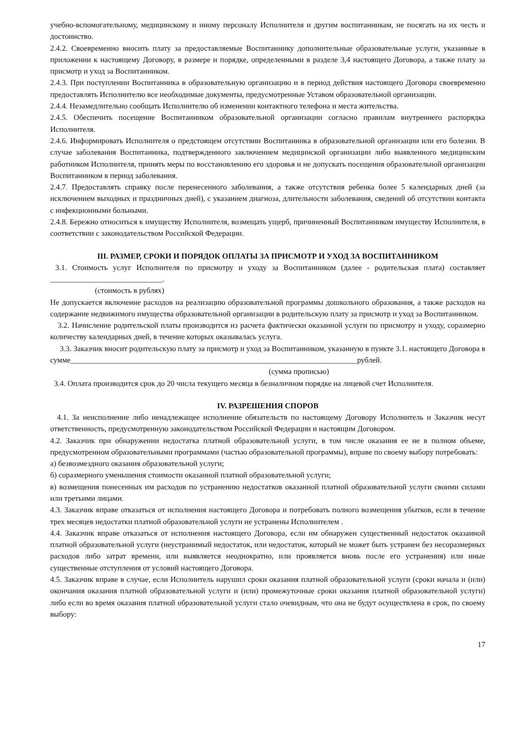учебно-вспомогательному, медицинскому и иному персоналу Исполнителя и другим воспитанникам, не посягать на их честь и достоинство.
2.4.2. Своевременно вносить плату за предоставляемые Воспитаннику дополнительные образовательные услуги, указанные в приложении к настоящему Договору, в размере и порядке, определенными в разделе 3,4 настоящего Договора, а также плату за присмотр и уход за Воспитанником.
2.4.3. При поступлении Воспитанника в образовательную организацию и в период действия настоящего Договора своевременно предоставлять Исполнителю все необходимые документы, предусмотренные Уставом образовательной организации.
2.4.4. Незамедлительно сообщать Исполнителю об изменении контактного телефона и места жительства.
2.4.5. Обеспечить посещение Воспитанником образовательной организации согласно правилам внутреннего распорядка Исполнителя.
2.4.6. Информировать Исполнителя о предстоящем отсутствии Воспитанника в образовательной организации или его болезни. В случае заболевания Воспитанника, подтвержденного заключением медицинской организации либо выявленного медицинским работником Исполнителя, принять меры по восстановлению его здоровья и не допускать посещения образовательной организации Воспитанником в период заболевания.
2.4.7. Предоставлять справку после перенесенного заболевания, а также отсутствия ребенка более 5 календарных дней (за исключением выходных и праздничных дней), с указанием диагноза, длительности заболевания, сведений об отсутствии контакта с инфекционными больными.
2.4.8. Бережно относиться к имуществу Исполнителя, возмещать ущерб, причиненный Воспитанником имуществу Исполнителя, в соответствии с законодательством Российской Федерации.
III. РАЗМЕР, СРОКИ И ПОРЯДОК ОПЛАТЫ ЗА ПРИСМОТР И УХОД ЗА ВОСПИТАННИКОМ
3.1. Стоимость услуг Исполнителя по присмотру и уходу за Воспитанником (далее - родительская плата) составляет _____________________________.
(стоимость в рублях)
Не допускается включение расходов на реализацию образовательной программы дошкольного образования, а также расходов на содержание недвижимого имущества образовательной организации в родительскую плату за присмотр и уход за Воспитанником.
3.2. Начисление родительской платы производится из расчета фактически оказанной услуги по присмотру и уходу, соразмерно количеству календарных дней, в течение которых оказывалась услуга.
3.3. Заказчик вносит родительскую плату за присмотр и уход за Воспитанником, указанную в пункте 3.1. настоящего Договора в сумме__________________________________________________________________________рублей.
(сумма прописью)
3.4. Оплата производится срок до 20 числа текущего месяца в безналичном порядке на лицевой счет Исполнителя.
IV. РАЗРЕШЕНИЯ СПОРОВ
4.1. За неисполнение либо ненадлежащее исполнение обязательств по настоящему Договору Исполнитель и Заказчик несут ответственность, предусмотренную законодательством Российской Федерации и настоящим Договором.
4.2. Заказчик при обнаружении недостатка платной образовательной услуги, в том числе оказания ее не в полном объеме, предусмотренном образовательными программами (частью образовательной программы), вправе по своему выбору потребовать:
а) безвозмездного оказания образовательной услуги;
б) соразмерного уменьшения стоимости оказанной платной образовательной услуги;
в) возмещения понесенных им расходов по устранению недостатков оказанной платной образовательной услуги своими силами или третьими лицами.
4.3. Заказчик вправе отказаться от исполнения настоящего Договора и потребовать полного возмещения убытков, если в течение трех месяцев недостатки платной образовательной услуги не устранены Исполнителем .
4.4. Заказчик вправе отказаться от исполнения настоящего Договора, если им обнаружен существенный недостаток оказанной платной образовательной услуги (неустранимый недостаток, или недостаток, который не может быть устранен без несоразмерных расходов либо затрат времени, или выявляется неоднократно, или проявляется вновь после его устранения) или иные существенные отступления от условий настоящего Договора.
4.5. Заказчик вправе в случае, если Исполнитель нарушил сроки оказания платной образовательной услуги (сроки начала и (или) окончания оказания платной образовательной услуги и (или) промежуточные сроки оказания платной образовательной услуги) либо если во время оказания платной образовательной услуги стало очевидным, что она не будут осуществлена в срок, по своему выбору:
17